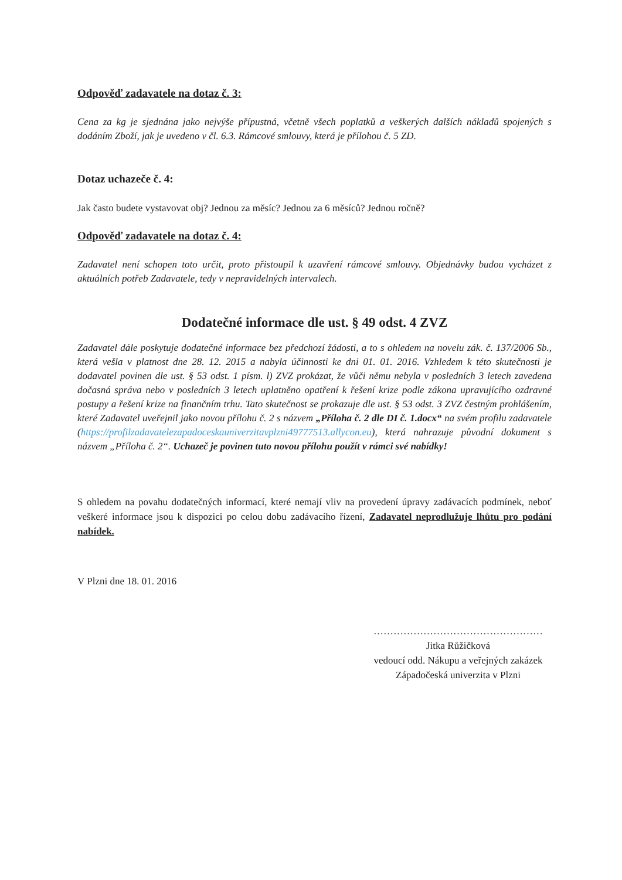Odpověď zadavatele na dotaz č. 3:
Cena za kg je sjednána jako nejvýše přípustná, včetně všech poplatků a veškerých dalších nákladů spojených s dodáním Zboží, jak je uvedeno v čl. 6.3. Rámcové smlouvy, která je přílohou č. 5 ZD.
Dotaz uchazeče č. 4:
Jak často budete vystavovat obj? Jednou za měsíc? Jednou za 6 měsíců? Jednou ročně?
Odpověď zadavatele na dotaz č. 4:
Zadavatel není schopen toto určit, proto přistoupil k uzavření rámcové smlouvy. Objednávky budou vycházet z aktuálních potřeb Zadavatele, tedy v nepravidelných intervalech.
Dodatečné informace dle ust. § 49 odst. 4 ZVZ
Zadavatel dále poskytuje dodatečné informace bez předchozí žádosti, a to s ohledem na novelu zák. č. 137/2006 Sb., která vešla v platnost dne 28. 12. 2015 a nabyla účinnosti ke dni 01. 01. 2016. Vzhledem k této skutečnosti je dodavatel povinen dle ust. § 53 odst. 1 písm. l) ZVZ prokázat, že vůči němu nebyla v posledních 3 letech zavedena dočasná správa nebo v posledních 3 letech uplatněno opatření k řešení krize podle zákona upravujícího ozdravné postupy a řešení krize na finančním trhu. Tato skutečnost se prokazuje dle ust. § 53 odst. 3 ZVZ čestným prohlášením, které Zadavatel uveřejnil jako novou přílohu č. 2 s názvem „Příloha č. 2 dle DI č. 1.docx“ na svém profilu zadavatele (https://profilzadavatelezapadoceskauniverzitavplzni49777513.allycon.eu), která nahrazuje původní dokument s názvem „Příloha č. 2“. Uchazeč je povinen tuto novou přílohu použít v rámci své nabídky!
S ohledem na povahu dodatečných informací, které nemají vliv na provedení úpravy zadávacích podmínek, neboť veškeré informace jsou k dispozici po celou dobu zadávacího řízení, Zadavatel neprodlužuje lhůtu pro podání nabídek.
V Plzni dne 18. 01. 2016
……………………………………………
Jitka Růžičková
vedoucí odd. Nákupu a veřejných zakázek
Západočeská univerzita v Plzni